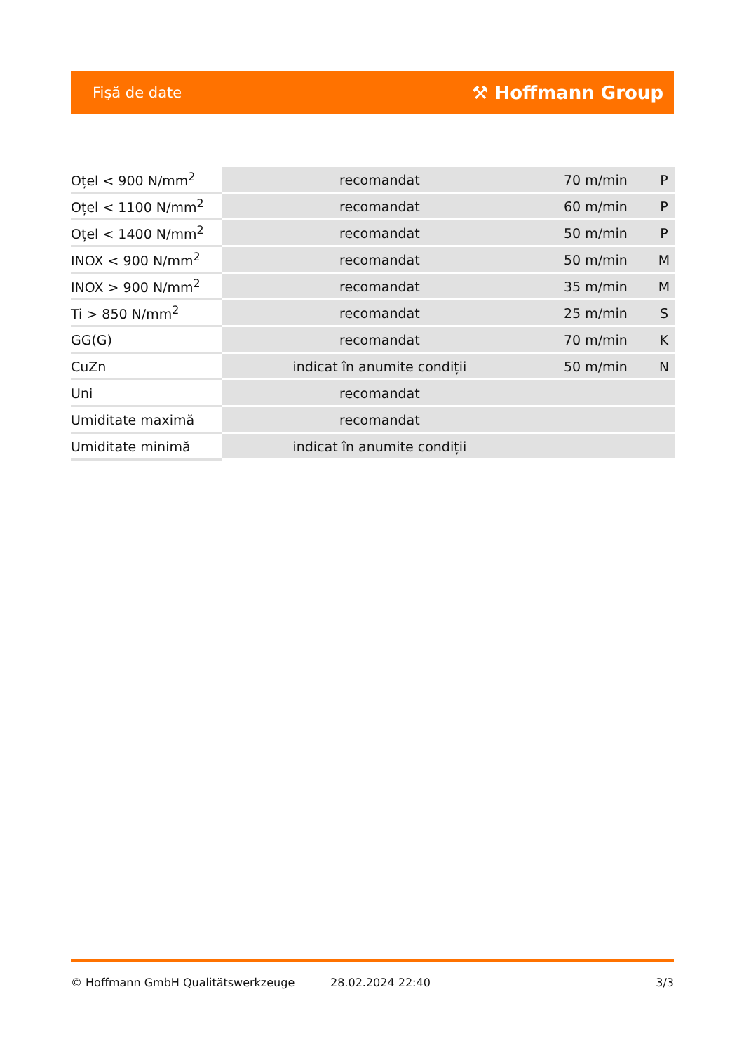Fişă de date ⚒ Hoffmann Group
| Oțel < 900 N/mm<sup>2</sup> | recomandat | 70 m/min | P |
| Oțel < 1100 N/mm<sup>2</sup> | recomandat | 60 m/min | P |
| Oțel < 1400 N/mm<sup>2</sup> | recomandat | 50 m/min | P |
| INOX < 900 N/mm<sup>2</sup> | recomandat | 50 m/min | M |
| INOX > 900 N/mm<sup>2</sup> | recomandat | 35 m/min | M |
| Ti > 850 N/mm<sup>2</sup> | recomandat | 25 m/min | S |
| GG(G) | recomandat | 70 m/min | K |
| CuZn | indicat în anumite condiții | 50 m/min | N |
| Uni | recomandat | | |
| Umiditate maximă | recomandat | | |
| Umiditate minimă | indicat în anumite condiții | | |
© Hoffmann GmbH Qualitätswerkzeuge 28.02.2024 22:40 3/3